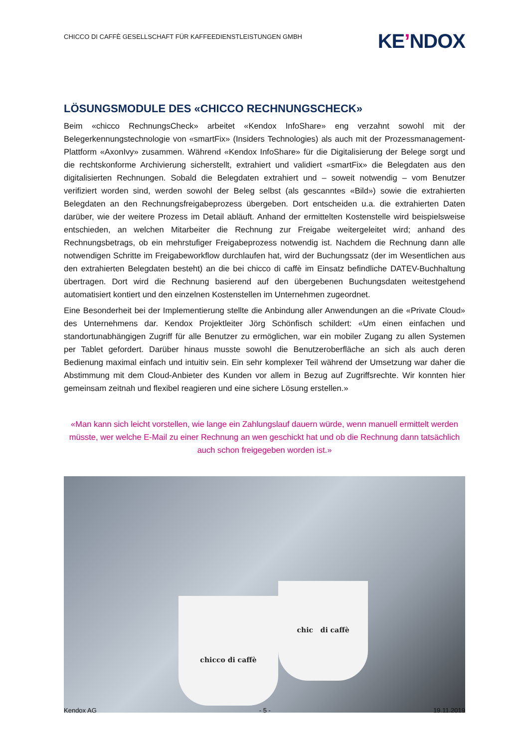CHICCO DI CAFFÈ GESELLSCHAFT FÜR KAFFEEDIENSTLEISTUNGEN GMBH
KE’NDOX
LÖSUNGSMODULE DES «CHICCO RECHNUNGSCHECK»
Beim «chicco RechnungsCheck» arbeitet «Kendox InfoShare» eng verzahnt sowohl mit der Belegerkennungstechnologie von «smartFix» (Insiders Technologies) als auch mit der Prozessmanagement-Plattform «AxonIvy» zusammen. Während «Kendox InfoShare» für die Digitalisierung der Belege sorgt und die rechtskonforme Archivierung sicherstellt, extrahiert und validiert «smartFix» die Belegdaten aus den digitalisierten Rechnungen. Sobald die Belegdaten extrahiert und – soweit notwendig – vom Benutzer verifiziert worden sind, werden sowohl der Beleg selbst (als gescanntes «Bild») sowie die extrahierten Belegdaten an den Rechnungsfreigabeprozess übergeben. Dort entscheiden u.a. die extrahierten Daten darüber, wie der weitere Prozess im Detail abläuft. Anhand der ermittelten Kostenstelle wird beispielsweise entschieden, an welchen Mitarbeiter die Rechnung zur Freigabe weitergeleitet wird; anhand des Rechnungsbetrags, ob ein mehrstufiger Freigabeprozess notwendig ist. Nachdem die Rechnung dann alle notwendigen Schritte im Freigabeworkflow durchlaufen hat, wird der Buchungssatz (der im Wesentlichen aus den extrahierten Belegdaten besteht) an die bei chicco di caffè im Einsatz befindliche DATEV-Buchhaltung übertragen. Dort wird die Rechnung basierend auf den übergebenen Buchungsdaten weitestgehend automatisiert kontiert und den einzelnen Kostenstellen im Unternehmen zugeordnet.
Eine Besonderheit bei der Implementierung stellte die Anbindung aller Anwendungen an die «Private Cloud» des Unternehmens dar. Kendox Projektleiter Jörg Schönfisch schildert: «Um einen einfachen und standortunabhängigen Zugriff für alle Benutzer zu ermöglichen, war ein mobiler Zugang zu allen Systemen per Tablet gefordert. Darüber hinaus musste sowohl die Benutzeroberfläche an sich als auch deren Bedienung maximal einfach und intuitiv sein. Ein sehr komplexer Teil während der Umsetzung war daher die Abstimmung mit dem Cloud-Anbieter des Kunden vor allem in Bezug auf Zugriffsrechte. Wir konnten hier gemeinsam zeitnah und flexibel reagieren und eine sichere Lösung erstellen.»
«Man kann sich leicht vorstellen, wie lange ein Zahlungslauf dauern würde, wenn manuell ermittelt werden müsste, wer welche E-Mail zu einer Rechnung an wen geschickt hat und ob die Rechnung dann tatsächlich auch schon freigegeben worden ist.»
chic di caffè
chicco di caffè
Kendox AG - 5 - 19.11.2019